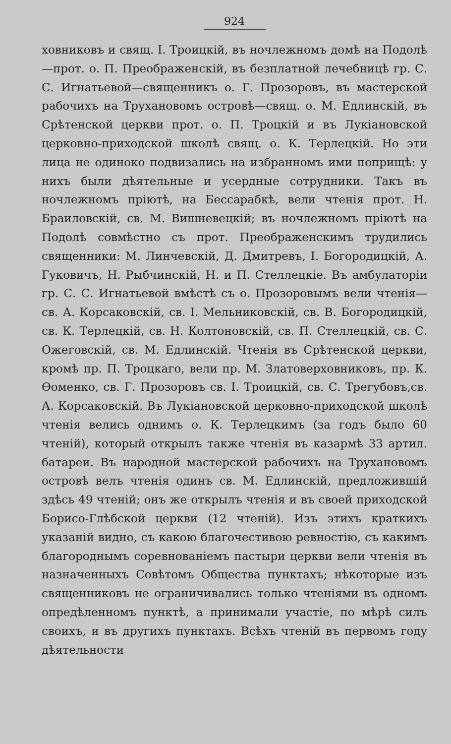924
ховниковъ и свящ. I. Троицкій, въ ночлежномъ домѣ на Подолѣ—прот. о. П. Преображенскій, въ безплатной лечебницѣ гр. С. С. Игнатьевой—священникъ о. Г. Прозоровъ, въ мастерской рабочихъ на Трухановомъ островѣ—свящ. о. М. Едлинскій, въ Срѣтенской церкви прот. о. П. Троцкій и въ Лукіановской церковно-приходской школѣ свящ. о. К. Терлецкій. Но эти лица не одиноко подвизались на избранномъ ими поприщѣ: у нихъ были дѣятельные и усердные сотрудники. Такъ въ ночлежномъ пріютѣ, на Бессарабкѣ, вели чтенія прот. Н. Браиловскій, св. М. Вишневецкій; въ ночлежномъ пріютѣ на Подолѣ совмѣстно съ прот. Преображенскимъ трудились священники: М. Линчевскій, Д. Дмитревъ, I. Богородицкій, А. Гуковичъ, Н. Рыбчинскій, Н. и П. Стеллецкіе. Въ амбулаторіи гр. С. С. Игнатьевой вмѣстѣ съ о. Прозоровымъ вели чтенія—св. А. Корсаковскій, св. I. Мельниковскій, св. В. Богородицкій, св. К. Терлецкій, св. Н. Колтоновскій, св. П. Стеллецкій, св. С. Ожеговскій, св. М. Едлинскій. Чтенія въ Срѣтенской церкви, кромѣ пр. П. Троцкаго, вели пр. М. Златоверховниковъ, пр. К. Ѳоменко, св. Г. Прозоровъ св. I. Троицкій, св. С. Трегубовъ,св. А. Корсаковскій. Въ Лукіановской церковно-приходской школѣ чтенія велись однимъ о. К. Терлецкимъ (за годъ было 60 чтеній), который открылъ также чтенія въ казармѣ 33 артил. батареи. Въ народной мастерской рабочихъ на Трухановомъ островѣ велъ чтенія одинъ св. М. Едлинскій, предложившій здѣсь 49 чтеній; онъ же открылъ чтенія и въ своей приходской Борисо-Глѣбской церкви (12 чтеній). Изъ этихъ краткихъ указаній видно, съ какою благочестивою ревностію, съ какимъ благороднымъ соревнованіемъ пастыри церкви вели чтенія въ назначенныхъ Совѣтомъ Общества пунктахъ; нѣкоторые изъ священниковъ не ограничивались только чтеніями въ одномъ опредѣленномъ пунктѣ, а принимали участіе, по мѣрѣ силъ своихъ, и въ другихъ пунктахъ. Всѣхъ чтеній въ первомъ году дѣятельности